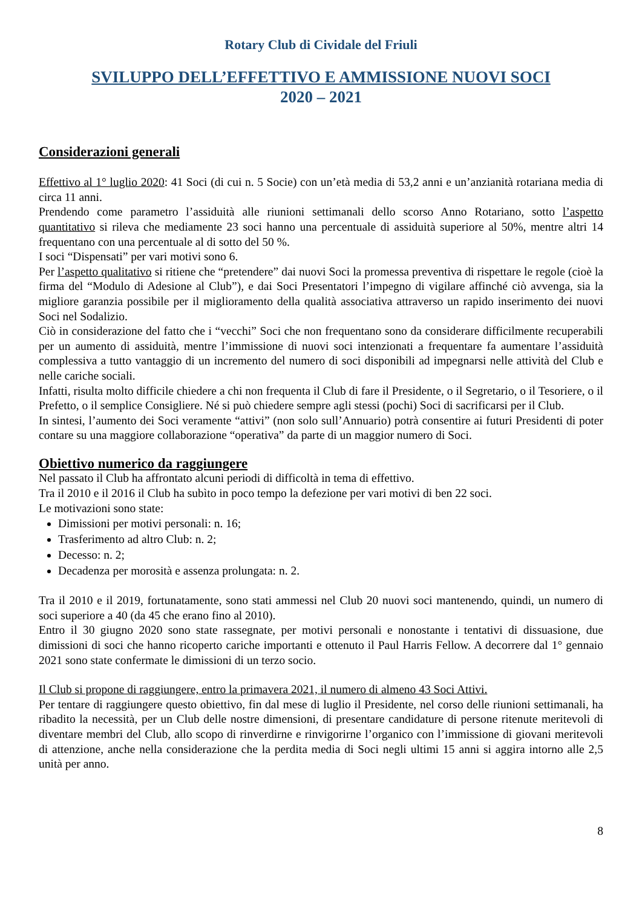Rotary Club di Cividale del Friuli
SVILUPPO DELL’EFFETTIVO E AMMISSIONE NUOVI SOCI
2020 – 2021
Considerazioni generali
Effettivo al 1° luglio 2020: 41 Soci (di cui n. 5 Socie) con un’età media di 53,2 anni e un’anzianità rotariana media di circa 11 anni.
Prendendo come parametro l’assiduità alle riunioni settimanali dello scorso Anno Rotariano, sotto l’aspetto quantitativo si rileva che mediamente 23 soci hanno una percentuale di assiduità superiore al 50%, mentre altri 14 frequentano con una percentuale al di sotto del 50 %.
I soci “Dispensati” per vari motivi sono 6.
Per l’aspetto qualitativo si ritiene che “pretendere” dai nuovi Soci la promessa preventiva di rispettare le regole (cioè la firma del “Modulo di Adesione al Club”), e dai Soci Presentatori l’impegno di vigilare affinché ciò avvenga, sia la migliore garanzia possibile per il miglioramento della qualità associativa attraverso un rapido inserimento dei nuovi Soci nel Sodalizio.
Ciò in considerazione del fatto che i “vecchi” Soci che non frequentano sono da considerare difficilmente recuperabili per un aumento di assiduità, mentre l’immissione di nuovi soci intenzionati a frequentare fa aumentare l’assiduità complessiva a tutto vantaggio di un incremento del numero di soci disponibili ad impegnarsi nelle attività del Club e nelle cariche sociali.
Infatti, risulta molto difficile chiedere a chi non frequenta il Club di fare il Presidente, o il Segretario, o il Tesoriere, o il Prefetto, o il semplice Consigliere. Né si può chiedere sempre agli stessi (pochi) Soci di sacrificarsi per il Club.
In sintesi, l’aumento dei Soci veramente “attivi” (non solo sull’Annuario) potrà consentire ai futuri Presidenti di poter contare su una maggiore collaborazione “operativa” da parte di un maggior numero di Soci.
Obiettivo numerico da raggiungere
Nel passato il Club ha affrontato alcuni periodi di difficoltà in tema di effettivo.
Tra il 2010 e il 2016 il Club ha subìto in poco tempo la defezione per vari motivi di ben 22 soci.
Le motivazioni sono state:
Dimissioni per motivi personali: n. 16;
Trasferimento ad altro Club: n. 2;
Decesso: n. 2;
Decadenza per morosità e assenza prolungata: n. 2.
Tra il 2010 e il 2019, fortunatamente, sono stati ammessi nel Club 20 nuovi soci mantenendo, quindi, un numero di soci superiore a 40 (da 45 che erano fino al 2010).
Entro il 30 giugno 2020 sono state rassegnate, per motivi personali e nonostante i tentativi di dissuasione, due dimissioni di soci che hanno ricoperto cariche importanti e ottenuto il Paul Harris Fellow. A decorrere dal 1° gennaio 2021 sono state confermate le dimissioni di un terzo socio.
Il Club si propone di raggiungere, entro la primavera 2021, il numero di almeno 43 Soci Attivi.
Per tentare di raggiungere questo obiettivo, fin dal mese di luglio il Presidente, nel corso delle riunioni settimanali, ha ribadito la necessità, per un Club delle nostre dimensioni, di presentare candidature di persone ritenute meritevoli di diventare membri del Club, allo scopo di rinverdirne e rinvigorirne l’organico con l’immissione di giovani meritevoli di attenzione, anche nella considerazione che la perdita media di Soci negli ultimi 15 anni si aggira intorno alle 2,5 unità per anno.
8